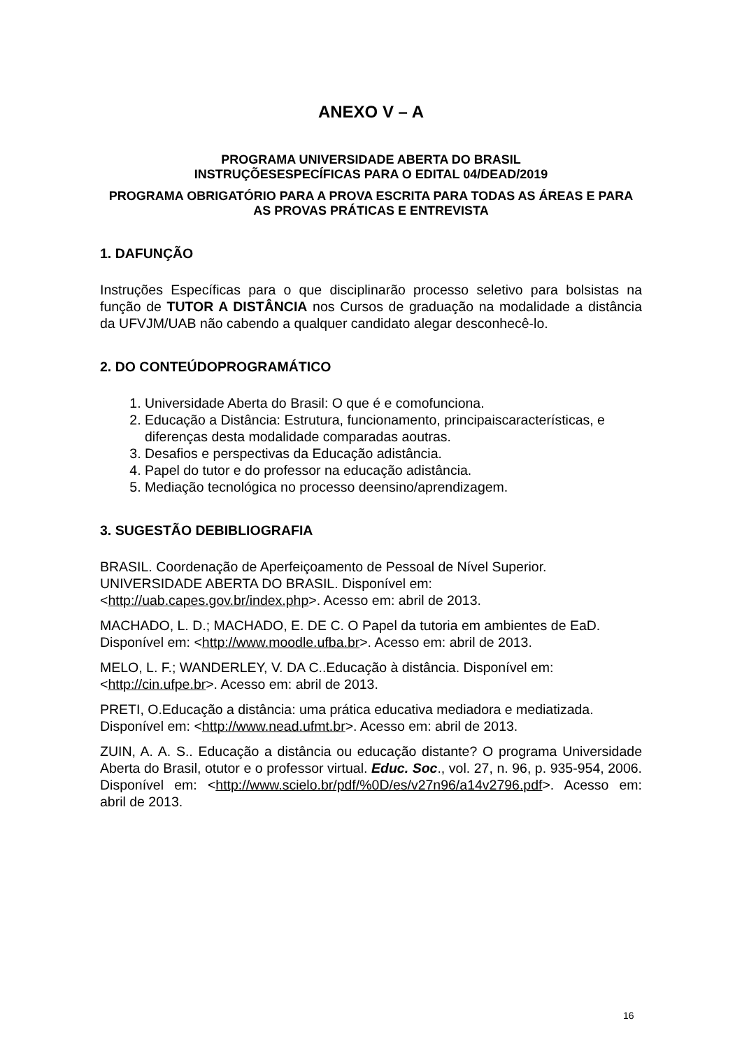ANEXO V – A
PROGRAMA UNIVERSIDADE ABERTA DO BRASIL
INSTRUÇÕESESPECÍFICAS PARA O EDITAL 04/DEAD/2019
PROGRAMA OBRIGATÓRIO PARA A PROVA ESCRITA PARA TODAS AS ÁREAS E PARA AS PROVAS PRÁTICAS E ENTREVISTA
1. DAFUNÇÃO
Instruções Específicas para o que disciplinarão processo seletivo para bolsistas na função de TUTOR A DISTÂNCIA nos Cursos de graduação na modalidade a distância da UFVJM/UAB não cabendo a qualquer candidato alegar desconhecê-lo.
2. DO CONTEÚDOPROGRAMÁTICO
1. Universidade Aberta do Brasil: O que é e comofunciona.
2. Educação a Distância: Estrutura, funcionamento, principaiscaracterísticas, e diferenças desta modalidade comparadas aoutras.
3. Desafios e perspectivas da Educação adistância.
4. Papel do tutor e do professor na educação adistância.
5. Mediação tecnológica no processo deensino/aprendizagem.
3. SUGESTÃO DEBIBLIOGRAFIA
BRASIL. Coordenação de Aperfeiçoamento de Pessoal de Nível Superior. UNIVERSIDADE ABERTA DO BRASIL. Disponível em:<http://uab.capes.gov.br/index.php>. Acesso em: abril de 2013.
MACHADO, L. D.; MACHADO, E. DE C. O Papel da tutoria em ambientes de EaD. Disponível em: <http://www.moodle.ufba.br>. Acesso em: abril de 2013.
MELO, L. F.; WANDERLEY, V. DA C..Educação à distância. Disponível em: <http://cin.ufpe.br>. Acesso em: abril de 2013.
PRETI, O.Educação a distância: uma prática educativa mediadora e mediatizada. Disponível em: <http://www.nead.ufmt.br>. Acesso em: abril de 2013.
ZUIN, A. A. S.. Educação a distância ou educação distante? O programa Universidade Aberta do Brasil, otutor e o professor virtual. Educ. Soc., vol. 27, n. 96, p. 935-954, 2006. Disponível em: <http://www.scielo.br/pdf/%0D/es/v27n96/a14v2796.pdf>. Acesso em: abril de 2013.
16